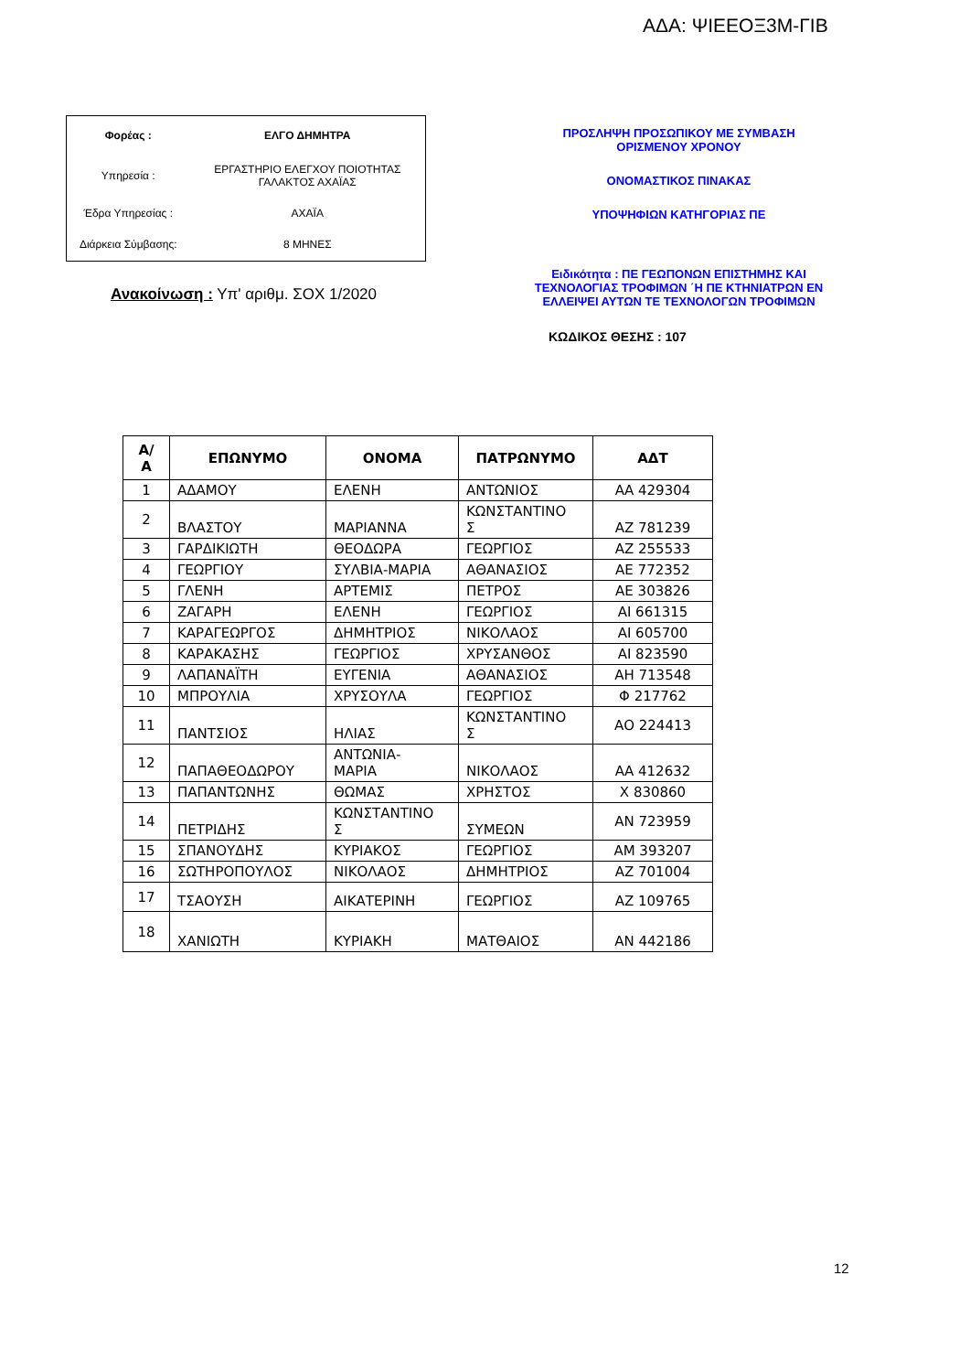ΑΔΑ: ΨΙΕΕΟΞ3Μ-ΓΙΒ
| Φορέας : | ΕΛΓΟ ΔΗΜΗΤΡΑ |
| Υπηρεσία : | ΕΡΓΑΣΤΗΡΙΟ ΕΛΕΓΧΟΥ ΠΟΙΟΤΗΤΑΣ ΓΑΛΑΚΤΟΣ ΑΧΑΪΑΣ |
| Έδρα Υπηρεσίας : | ΑΧΑΪΑ |
| Διάρκεια Σύμβασης: | 8 ΜΗΝΕΣ |
Ανακοίνωση : Υπ' αριθμ. ΣΟΧ 1/2020
ΠΡΟΣΛΗΨΗ ΠΡΟΣΩΠΙΚΟΥ ΜΕ ΣΥΜΒΑΣΗ
ΟΡΙΣΜΕΝΟΥ ΧΡΟΝΟΥ
ΟΝΟΜΑΣΤΙΚΟΣ ΠΙΝΑΚΑΣ
ΥΠΟΨΗΦΙΩΝ ΚΑΤΗΓΟΡΙΑΣ ΠΕ
Ειδικότητα : ΠΕ ΓΕΩΠΟΝΩΝ ΕΠΙΣΤΗΜΗΣ ΚΑΙ ΤΕΧΝΟΛΟΓΙΑΣ ΤΡΟΦΙΜΩΝ ΄Η ΠΕ ΚΤΗΝΙΑΤΡΩΝ ΕΝ ΕΛΛΕΙΨΕΙ ΑΥΤΩΝ ΤΕ ΤΕΧΝΟΛΟΓΩΝ ΤΡΟΦΙΜΩΝ
ΚΩΔΙΚΟΣ ΘΕΣΗΣ : 107
| Α/ Α | ΕΠΩΝΥΜΟ | ΟΝΟΜΑ | ΠΑΤΡΩΝΥΜΟ | ΑΔΤ |
| --- | --- | --- | --- | --- |
| 1 | ΑΔΑΜΟΥ | ΕΛΕΝΗ | ΑΝΤΩΝΙΟΣ | ΑΑ 429304 |
| 2 | ΒΛΑΣΤΟΥ | ΜΑΡΙΑΝΝΑ | ΚΩΝΣΤΑΝΤΙΝΟ Σ | ΑΖ 781239 |
| 3 | ΓΑΡΔΙΚΙΩΤΗ | ΘΕΟΔΩΡΑ | ΓΕΩΡΓΙΟΣ | ΑΖ 255533 |
| 4 | ΓΕΩΡΓΙΟΥ | ΣΥΛΒΙΑ-ΜΑΡΙΑ | ΑΘΑΝΑΣΙΟΣ | ΑΕ 772352 |
| 5 | ΓΛΕΝΗ | ΑΡΤΕΜΙΣ | ΠΕΤΡΟΣ | ΑΕ 303826 |
| 6 | ΖΑΓΑΡΗ | ΕΛΕΝΗ | ΓΕΩΡΓΙΟΣ | ΑΙ 661315 |
| 7 | ΚΑΡΑΓΕΩΡΓΟΣ | ΔΗΜΗΤΡΙΟΣ | ΝΙΚΟΛΑΟΣ | ΑΙ 605700 |
| 8 | ΚΑΡΑΚΑΣΗΣ | ΓΕΩΡΓΙΟΣ | ΧΡΥΣΑΝΘΟΣ | ΑΙ 823590 |
| 9 | ΛΑΠΑΝΑΪΤΗ | ΕΥΓΕΝΙΑ | ΑΘΑΝΑΣΙΟΣ | ΑΗ 713548 |
| 10 | ΜΠΡΟΥΛΙΑ | ΧΡΥΣΟΥΛΑ | ΓΕΩΡΓΙΟΣ | Φ 217762 |
| 11 | ΠΑΝΤΣΙΟΣ | ΗΛΙΑΣ | ΚΩΝΣΤΑΝΤΙΝΟ Σ | ΑΟ 224413 |
| 12 | ΠΑΠΑΘΕΟΔΩΡΟΥ | ΑΝΤΩΝΙΑ- ΜΑΡΙΑ | ΝΙΚΟΛΑΟΣ | ΑΑ 412632 |
| 13 | ΠΑΠΑΝΤΩΝΗΣ | ΘΩΜΑΣ | ΧΡΗΣΤΟΣ | Χ 830860 |
| 14 | ΠΕΤΡΙΔΗΣ | ΚΩΝΣΤΑΝΤΙΝΟ Σ | ΣΥΜΕΩΝ | ΑΝ 723959 |
| 15 | ΣΠΑΝΟΥΔΗΣ | ΚΥΡΙΑΚΟΣ | ΓΕΩΡΓΙΟΣ | ΑΜ 393207 |
| 16 | ΣΩΤΗΡΟΠΟΥΛΟΣ | ΝΙΚΟΛΑΟΣ | ΔΗΜΗΤΡΙΟΣ | ΑΖ 701004 |
| 17 | ΤΣΑΟΥΣΗ | ΑΙΚΑΤΕΡΙΝΗ | ΓΕΩΡΓΙΟΣ | ΑΖ 109765 |
| 18 | ΧΑΝΙΩΤΗ | ΚΥΡΙΑΚΗ | ΜΑΤΘΑΙΟΣ | ΑΝ 442186 |
12